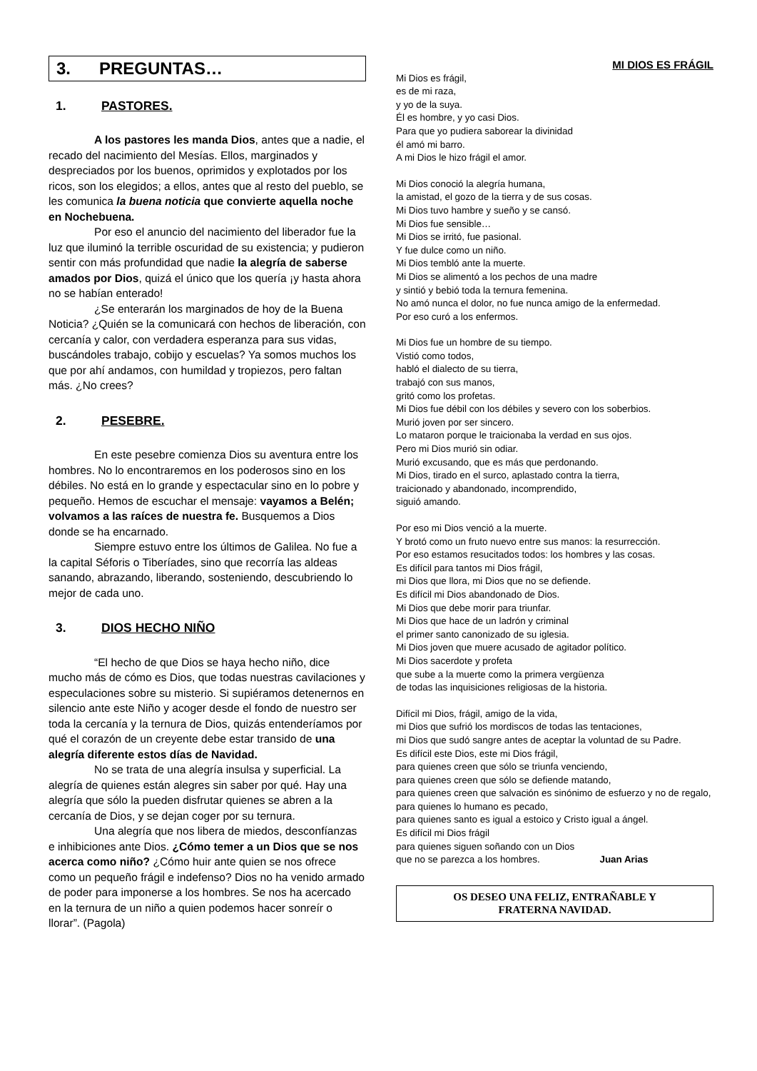3. PREGUNTAS…
1. PASTORES.
A los pastores les manda Dios, antes que a nadie, el recado del nacimiento del Mesías. Ellos, marginados y despreciados por los buenos, oprimidos y explotados por los ricos, son los elegidos; a ellos, antes que al resto del pueblo, se les comunica la buena noticia que convierte aquella noche en Nochebuena.
Por eso el anuncio del nacimiento del liberador fue la luz que iluminó la terrible oscuridad de su existencia; y pudieron sentir con más profundidad que nadie la alegría de saberse amados por Dios, quizá el único que los quería ¡y hasta ahora no se habían enterado!
¿Se enterarán los marginados de hoy de la Buena Noticia? ¿Quién se la comunicará con hechos de liberación, con cercanía y calor, con verdadera esperanza para sus vidas, buscándoles trabajo, cobijo y escuelas? Ya somos muchos los que por ahí andamos, con humildad y tropiezos, pero faltan más. ¿No crees?
2. PESEBRE.
En este pesebre comienza Dios su aventura entre los hombres. No lo encontraremos en los poderosos sino en los débiles. No está en lo grande y espectacular sino en lo pobre y pequeño. Hemos de escuchar el mensaje: vayamos a Belén; volvamos a las raíces de nuestra fe. Busquemos a Dios donde se ha encarnado.
Siempre estuvo entre los últimos de Galilea. No fue a la capital Séforis o Tiberíades, sino que recorría las aldeas sanando, abrazando, liberando, sosteniendo, descubriendo lo mejor de cada uno.
3. DIOS HECHO NIÑO
“El hecho de que Dios se haya hecho niño, dice mucho más de cómo es Dios, que todas nuestras cavilaciones y especulaciones sobre su misterio. Si supiéramos detenernos en silencio ante este Niño y acoger desde el fondo de nuestro ser toda la cercanía y la ternura de Dios, quizás entenderíamos por qué el corazón de un creyente debe estar transido de una alegría diferente estos días de Navidad.
No se trata de una alegría insulsa y superficial. La alegría de quienes están alegres sin saber por qué. Hay una alegría que sólo la pueden disfrutar quienes se abren a la cercanía de Dios, y se dejan coger por su ternura.
Una alegría que nos libera de miedos, desconfíanzas e inhibiciones ante Dios. ¿Cómo temer a un Dios que se nos acerca como niño? ¿Cómo huir ante quien se nos ofrece como un pequeño frágil e indefenso? Dios no ha venido armado de poder para imponerse a los hombres. Se nos ha acercado en la ternura de un niño a quien podemos hacer sonreír o llorar”. (Pagola)
MI DIOS ES FRÁGIL
Mi Dios es frágil,
es de mi raza,
y yo de la suya.
Él es hombre, y yo casi Dios.
Para que yo pudiera saborear la divinidad
él amó mi barro.
A mi Dios le hizo frágil el amor.
Mi Dios conoció la alegría humana,
la amistad, el gozo de la tierra y de sus cosas.
Mi Dios tuvo hambre y sueño y se cansó.
Mi Dios fue sensible…
Mi Dios se irritó, fue pasional.
Y fue dulce como un niño.
Mi Dios tembló ante la muerte.
Mi Dios se alimentó a los pechos de una madre
y sintió y bebió toda la ternura femenina.
No amó nunca el dolor, no fue nunca amigo de la enfermedad.
Por eso curó a los enfermos.
Mi Dios fue un hombre de su tiempo.
Vistió como todos,
habló el dialecto de su tierra,
trabajó con sus manos,
gritó como los profetas.
Mi Dios fue débil con los débiles y severo con los soberbios.
Murió joven por ser sincero.
Lo mataron porque le traicionaba la verdad en sus ojos.
Pero mi Dios murió sin odiar.
Murió excusando, que es más que perdonando.
Mi Dios, tirado en el surco, aplastado contra la tierra,
traicionado y abandonado, incomprendido,
siguió amando.
Por eso mi Dios venció a la muerte.
Y brotó como un fruto nuevo entre sus manos: la resurrección.
Por eso estamos resucitados todos: los hombres y las cosas.
Es difícil para tantos mi Dios frágil,
mi Dios que llora, mi Dios que no se defiende.
Es difícil mi Dios abandonado de Dios.
Mi Dios que debe morir para triunfar.
Mi Dios que hace de un ladrón y criminal
el primer santo canonizado de su iglesia.
Mi Dios joven que muere acusado de agitador político.
Mi Dios sacerdote y profeta
que sube a la muerte como la primera vergüenza
de todas las inquisiciones religiosas de la historia.
Difícil mi Dios, frágil, amigo de la vida,
mi Dios que sufrió los mordiscos de todas las tentaciones,
mi Dios que sudó sangre antes de aceptar la voluntad de su Padre.
Es difícil este Dios, este mi Dios frágil,
para quienes creen que sólo se triunfa venciendo,
para quienes creen que sólo se defiende matando,
para quienes creen que salvación es sinónimo de esfuerzo y no de regalo,
para quienes lo humano es pecado,
para quienes santo es igual a estoico y Cristo igual a ángel.
Es difícil mi Dios frágil
para quienes siguen soñando con un Dios
que no se parezca a los hombres. Juan Arias
OS DESEO UNA FELIZ, ENTRAÑABLE Y
FRATERNA NAVIDAD.